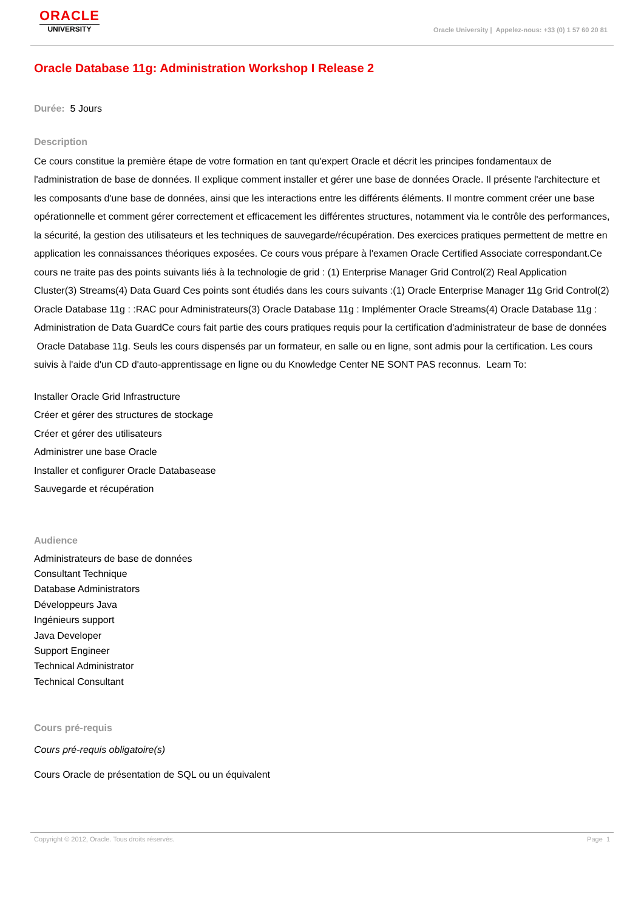ORACLE
UNIVERSITY
Oracle University | Appelez-nous: +33 (0) 1 57 60 20 81
Oracle Database 11g: Administration Workshop I Release 2
Durée: 5 Jours
Description
Ce cours constitue la première étape de votre formation en tant qu'expert Oracle et décrit les principes fondamentaux de l'administration de base de données. Il explique comment installer et gérer une base de données Oracle. Il présente l'architecture et les composants d'une base de données, ainsi que les interactions entre les différents éléments. Il montre comment créer une base opérationnelle et comment gérer correctement et efficacement les différentes structures, notamment via le contrôle des performances, la sécurité, la gestion des utilisateurs et les techniques de sauvegarde/récupération. Des exercices pratiques permettent de mettre en application les connaissances théoriques exposées. Ce cours vous prépare à l'examen Oracle Certified Associate correspondant.Ce cours ne traite pas des points suivants liés à la technologie de grid : (1) Enterprise Manager Grid Control(2) Real Application Cluster(3) Streams(4) Data Guard Ces points sont étudiés dans les cours suivants :(1) Oracle Enterprise Manager 11g Grid Control(2) Oracle Database 11g : :RAC pour Administrateurs(3) Oracle Database 11g : Implémenter Oracle Streams(4) Oracle Database 11g : Administration de Data GuardCe cours fait partie des cours pratiques requis pour la certification d'administrateur de base de données Oracle Database 11g. Seuls les cours dispensés par un formateur, en salle ou en ligne, sont admis pour la certification. Les cours suivis à l'aide d'un CD d'auto-apprentissage en ligne ou du Knowledge Center NE SONT PAS reconnus. Learn To:
Installer Oracle Grid Infrastructure
Créer et gérer des structures de stockage
Créer et gérer des utilisateurs
Administrer une base Oracle
Installer et configurer Oracle Databasease
Sauvegarde et récupération
Audience
Administrateurs de base de données
Consultant Technique
Database Administrators
Développeurs Java
Ingénieurs support
Java Developer
Support Engineer
Technical Administrator
Technical Consultant
Cours pré-requis
Cours pré-requis obligatoire(s)
Cours Oracle de présentation de SQL ou un équivalent
Copyright © 2012, Oracle. Tous droits réservés. Page 1